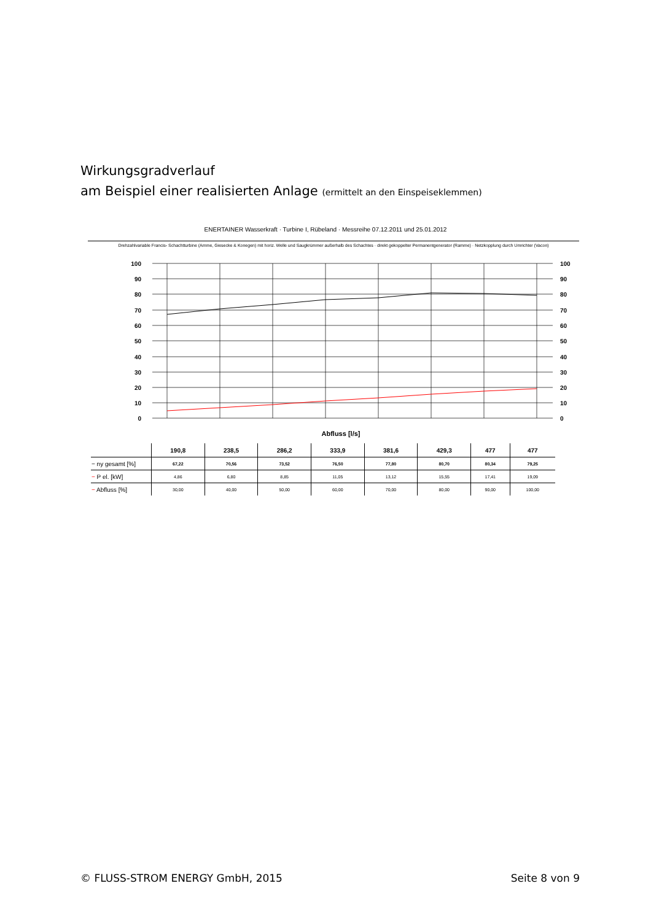Wirkungsgradverlauf
am Beispiel einer realisierten Anlage (ermittelt an den Einspeiseklemmen)
ENERTAINER Wasserkraft · Turbine I, Rübeland · Messreihe 07.12.2011 und 25.01.2012
Drehzahlvariable Francis- Schachtturbine (Amme, Giesecke & Konegen) mit horiz. Welle und Saugkrümmer außerhalb des Schachtes · direkt gekoppelter Permanentgenerator (Ramme) · Netzkopplung durch Umrichter (Vacon)
100
90
80
70
60
50
40
30
20
10
0
100
90
80
70
60
50
40
30
20
10
0
Abfluss [l/s]
| | 190,8 | 238,5 | 286,2 | 333,9 | 381,6 | 429,3 | 477 | 477 |
| --- | --- | --- | --- | --- | --- | --- | --- | --- |
| − ny gesamt [%] | 67,22 | 70,56 | 73,52 | 76,50 | 77,80 | 80,70 | 80,34 | 79,25 |
| − P el. [kW] | 4,86 | 6,80 | 8,85 | 11,05 | 13,12 | 15,55 | 17,41 | 19,09 |
| − Abfluss [%] | 30,00 | 40,00 | 50,00 | 60,00 | 70,00 | 80,00 | 90,00 | 100,00 |
© FLUSS-STROM ENERGY GmbH, 2015
Seite 8 von 9